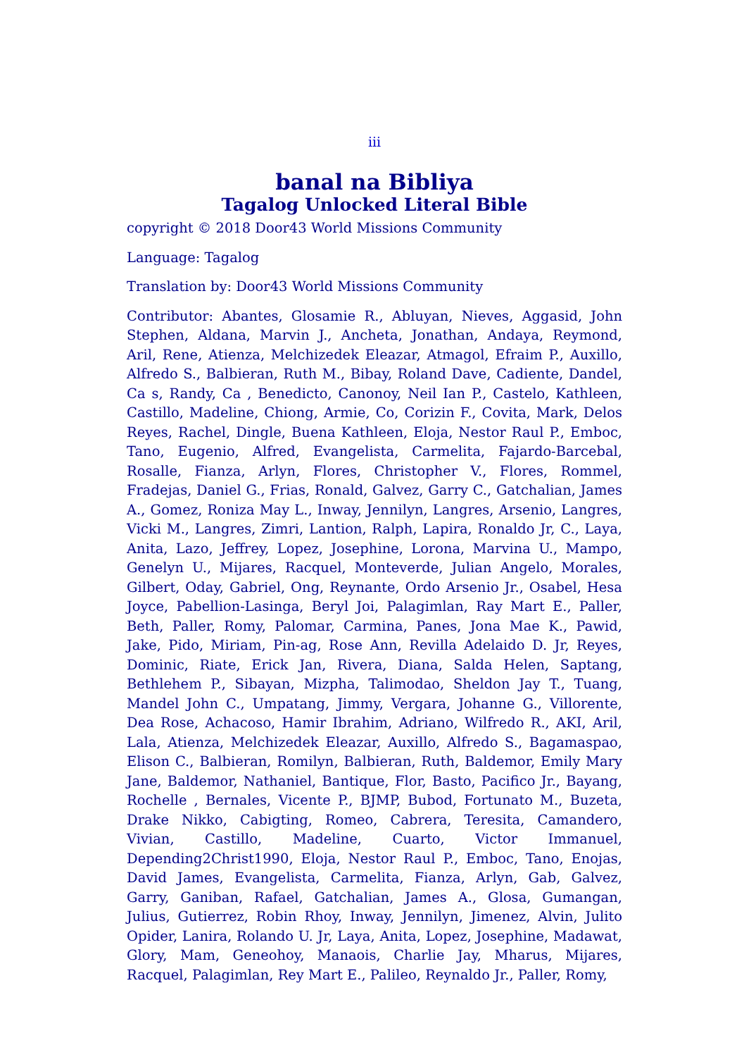iii
banal na Bibliya
Tagalog Unlocked Literal Bible
copyright © 2018 Door43 World Missions Community
Language: Tagalog
Translation by: Door43 World Missions Community
Contributor: Abantes, Glosamie R., Abluyan, Nieves, Aggasid, John Stephen, Aldana, Marvin J., Ancheta, Jonathan, Andaya, Reymond, Aril, Rene, Atienza, Melchizedek Eleazar, Atmagol, Efraim P., Auxillo, Alfredo S., Balbieran, Ruth M., Bibay, Roland Dave, Cadiente, Dandel, Ca s, Randy, Ca , Benedicto, Canonoy, Neil Ian P., Castelo, Kathleen, Castillo, Madeline, Chiong, Armie, Co, Corizin F., Covita, Mark, Delos Reyes, Rachel, Dingle, Buena Kathleen, Eloja, Nestor Raul P., Emboc, Tano, Eugenio, Alfred, Evangelista, Carmelita, Fajardo-Barcebal, Rosalle, Fianza, Arlyn, Flores, Christopher V., Flores, Rommel, Fradejas, Daniel G., Frias, Ronald, Galvez, Garry C., Gatchalian, James A., Gomez, Roniza May L., Inway, Jennilyn, Langres, Arsenio, Langres, Vicki M., Langres, Zimri, Lantion, Ralph, Lapira, Ronaldo Jr, C., Laya, Anita, Lazo, Jeffrey, Lopez, Josephine, Lorona, Marvina U., Mampo, Genelyn U., Mijares, Racquel, Monteverde, Julian Angelo, Morales, Gilbert, Oday, Gabriel, Ong, Reynante, Ordo Arsenio Jr., Osabel, Hesa Joyce, Pabellion-Lasinga, Beryl Joi, Palagimlan, Ray Mart E., Paller, Beth, Paller, Romy, Palomar, Carmina, Panes, Jona Mae K., Pawid, Jake, Pido, Miriam, Pin-ag, Rose Ann, Revilla Adelaido D. Jr, Reyes, Dominic, Riate, Erick Jan, Rivera, Diana, Salda Helen, Saptang, Bethlehem P., Sibayan, Mizpha, Talimodao, Sheldon Jay T., Tuang, Mandel John C., Umpatang, Jimmy, Vergara, Johanne G., Villorente, Dea Rose, Achacoso, Hamir Ibrahim, Adriano, Wilfredo R., AKI, Aril, Lala, Atienza, Melchizedek Eleazar, Auxillo, Alfredo S., Bagamaspao, Elison C., Balbieran, Romilyn, Balbieran, Ruth, Baldemor, Emily Mary Jane, Baldemor, Nathaniel, Bantique, Flor, Basto, Pacifico Jr., Bayang, Rochelle , Bernales, Vicente P., BJMP, Bubod, Fortunato M., Buzeta, Drake Nikko, Cabigting, Romeo, Cabrera, Teresita, Camandero, Vivian, Castillo, Madeline, Cuarto, Victor Immanuel, Depending2Christ1990, Eloja, Nestor Raul P., Emboc, Tano, Enojas, David James, Evangelista, Carmelita, Fianza, Arlyn, Gab, Galvez, Garry, Ganiban, Rafael, Gatchalian, James A., Glosa, Gumangan, Julius, Gutierrez, Robin Rhoy, Inway, Jennilyn, Jimenez, Alvin, Julito Opider, Lanira, Rolando U. Jr, Laya, Anita, Lopez, Josephine, Madawat, Glory, Mam, Geneohoy, Manaois, Charlie Jay, Mharus, Mijares, Racquel, Palagimlan, Rey Mart E., Palileo, Reynaldo Jr., Paller, Romy,